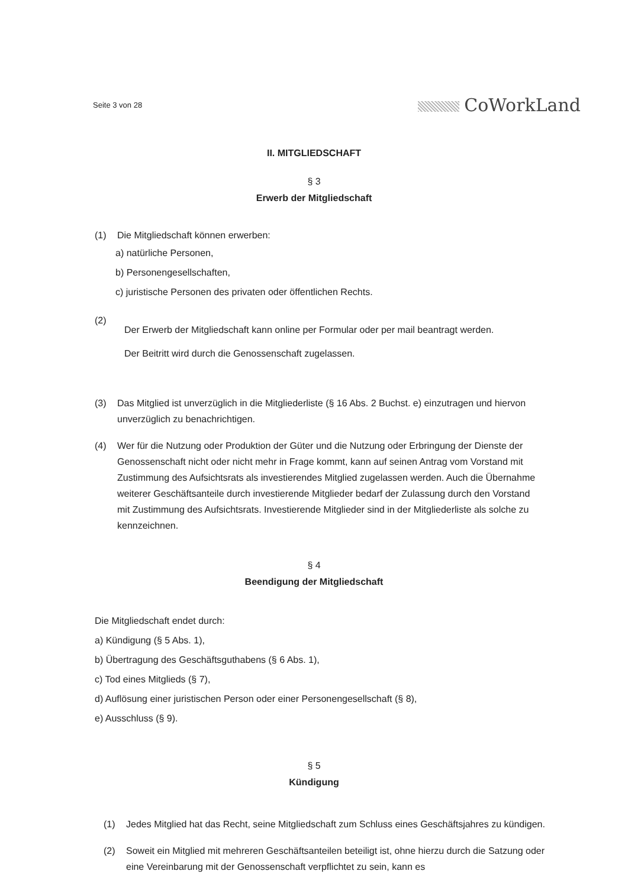Seite 3 von 28
CoWorkLand
II. MITGLIEDSCHAFT
§ 3
Erwerb der Mitgliedschaft
(1) Die Mitgliedschaft können erwerben:
a) natürliche Personen,
b) Personengesellschaften,
c) juristische Personen des privaten oder öffentlichen Rechts.
(2)
Der Erwerb der Mitgliedschaft kann online per Formular oder per mail beantragt werden.
Der Beitritt wird durch die Genossenschaft zugelassen.
(3) Das Mitglied ist unverzüglich in die Mitgliederliste (§ 16 Abs. 2 Buchst. e) einzutragen und hiervon unverzüglich zu benachrichtigen.
(4) Wer für die Nutzung oder Produktion der Güter und die Nutzung oder Erbringung der Dienste der Genossenschaft nicht oder nicht mehr in Frage kommt, kann auf seinen Antrag vom Vorstand mit Zustimmung des Aufsichtsrats als investierendes Mitglied zugelassen werden. Auch die Übernahme weiterer Geschäftsanteile durch investierende Mitglieder bedarf der Zulassung durch den Vorstand mit Zustimmung des Aufsichtsrats. Investierende Mitglieder sind in der Mitgliederliste als solche zu kennzeichnen.
§ 4
Beendigung der Mitgliedschaft
Die Mitgliedschaft endet durch:
a) Kündigung (§ 5 Abs. 1),
b) Übertragung des Geschäftsguthabens (§ 6 Abs. 1),
c) Tod eines Mitglieds (§ 7),
d) Auflösung einer juristischen Person oder einer Personengesellschaft (§ 8),
e) Ausschluss (§ 9).
§ 5
Kündigung
(1) Jedes Mitglied hat das Recht, seine Mitgliedschaft zum Schluss eines Geschäftsjahres zu kündigen.
(2) Soweit ein Mitglied mit mehreren Geschäftsanteilen beteiligt ist, ohne hierzu durch die Satzung oder eine Vereinbarung mit der Genossenschaft verpflichtet zu sein, kann es